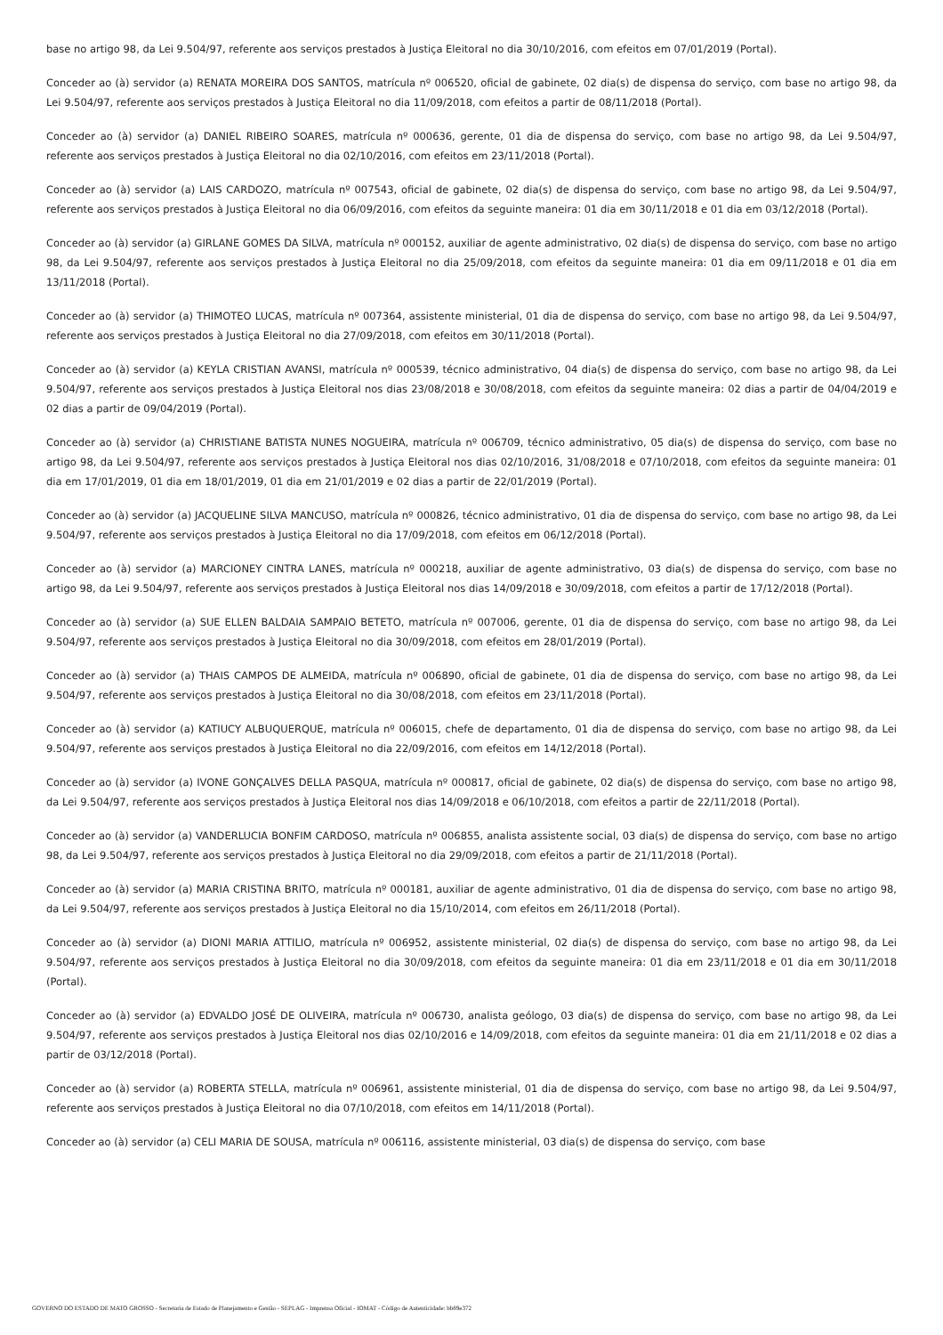base no artigo 98, da Lei 9.504/97, referente aos serviços prestados à Justiça Eleitoral no dia 30/10/2016, com efeitos em 07/01/2019 (Portal).
Conceder ao (à) servidor (a) RENATA MOREIRA DOS SANTOS, matrícula nº 006520, oficial de gabinete, 02 dia(s) de dispensa do serviço, com base no artigo 98, da Lei 9.504/97, referente aos serviços prestados à Justiça Eleitoral no dia 11/09/2018, com efeitos a partir de 08/11/2018 (Portal).
Conceder ao (à) servidor (a) DANIEL RIBEIRO SOARES, matrícula nº 000636, gerente, 01 dia de dispensa do serviço, com base no artigo 98, da Lei 9.504/97, referente aos serviços prestados à Justiça Eleitoral no dia 02/10/2016, com efeitos em 23/11/2018 (Portal).
Conceder ao (à) servidor (a) LAIS CARDOZO, matrícula nº 007543, oficial de gabinete, 02 dia(s) de dispensa do serviço, com base no artigo 98, da Lei 9.504/97, referente aos serviços prestados à Justiça Eleitoral no dia 06/09/2016, com efeitos da seguinte maneira: 01 dia em 30/11/2018 e 01 dia em 03/12/2018 (Portal).
Conceder ao (à) servidor (a) GIRLANE GOMES DA SILVA, matrícula nº 000152, auxiliar de agente administrativo, 02 dia(s) de dispensa do serviço, com base no artigo 98, da Lei 9.504/97, referente aos serviços prestados à Justiça Eleitoral no dia 25/09/2018, com efeitos da seguinte maneira: 01 dia em 09/11/2018 e 01 dia em 13/11/2018 (Portal).
Conceder ao (à) servidor (a) THIMOTEO LUCAS, matrícula nº 007364, assistente ministerial, 01 dia de dispensa do serviço, com base no artigo 98, da Lei 9.504/97, referente aos serviços prestados à Justiça Eleitoral no dia 27/09/2018, com efeitos em 30/11/2018 (Portal).
Conceder ao (à) servidor (a) KEYLA CRISTIAN AVANSI, matrícula nº 000539, técnico administrativo, 04 dia(s) de dispensa do serviço, com base no artigo 98, da Lei 9.504/97, referente aos serviços prestados à Justiça Eleitoral nos dias 23/08/2018 e 30/08/2018, com efeitos da seguinte maneira: 02 dias a partir de 04/04/2019 e 02 dias a partir de 09/04/2019 (Portal).
Conceder ao (à) servidor (a) CHRISTIANE BATISTA NUNES NOGUEIRA, matrícula nº 006709, técnico administrativo, 05 dia(s) de dispensa do serviço, com base no artigo 98, da Lei 9.504/97, referente aos serviços prestados à Justiça Eleitoral nos dias 02/10/2016, 31/08/2018 e 07/10/2018, com efeitos da seguinte maneira: 01 dia em 17/01/2019, 01 dia em 18/01/2019, 01 dia em 21/01/2019 e 02 dias a partir de 22/01/2019 (Portal).
Conceder ao (à) servidor (a) JACQUELINE SILVA MANCUSO, matrícula nº 000826, técnico administrativo, 01 dia de dispensa do serviço, com base no artigo 98, da Lei 9.504/97, referente aos serviços prestados à Justiça Eleitoral no dia 17/09/2018, com efeitos em 06/12/2018 (Portal).
Conceder ao (à) servidor (a) MARCIONEY CINTRA LANES, matrícula nº 000218, auxiliar de agente administrativo, 03 dia(s) de dispensa do serviço, com base no artigo 98, da Lei 9.504/97, referente aos serviços prestados à Justiça Eleitoral nos dias 14/09/2018 e 30/09/2018, com efeitos a partir de 17/12/2018 (Portal).
Conceder ao (à) servidor (a) SUE ELLEN BALDAIA SAMPAIO BETETO, matrícula nº 007006, gerente, 01 dia de dispensa do serviço, com base no artigo 98, da Lei 9.504/97, referente aos serviços prestados à Justiça Eleitoral no dia 30/09/2018, com efeitos em 28/01/2019 (Portal).
Conceder ao (à) servidor (a) THAIS CAMPOS DE ALMEIDA, matrícula nº 006890, oficial de gabinete, 01 dia de dispensa do serviço, com base no artigo 98, da Lei 9.504/97, referente aos serviços prestados à Justiça Eleitoral no dia 30/08/2018, com efeitos em 23/11/2018 (Portal).
Conceder ao (à) servidor (a) KATIUCY ALBUQUERQUE, matrícula nº 006015, chefe de departamento, 01 dia de dispensa do serviço, com base no artigo 98, da Lei 9.504/97, referente aos serviços prestados à Justiça Eleitoral no dia 22/09/2016, com efeitos em 14/12/2018 (Portal).
Conceder ao (à) servidor (a) IVONE GONÇALVES DELLA PASQUA, matrícula nº 000817, oficial de gabinete, 02 dia(s) de dispensa do serviço, com base no artigo 98, da Lei 9.504/97, referente aos serviços prestados à Justiça Eleitoral nos dias 14/09/2018 e 06/10/2018, com efeitos a partir de 22/11/2018 (Portal).
Conceder ao (à) servidor (a) VANDERLUCIA BONFIM CARDOSO, matrícula nº 006855, analista assistente social, 03 dia(s) de dispensa do serviço, com base no artigo 98, da Lei 9.504/97, referente aos serviços prestados à Justiça Eleitoral no dia 29/09/2018, com efeitos a partir de 21/11/2018 (Portal).
Conceder ao (à) servidor (a) MARIA CRISTINA BRITO, matrícula nº 000181, auxiliar de agente administrativo, 01 dia de dispensa do serviço, com base no artigo 98, da Lei 9.504/97, referente aos serviços prestados à Justiça Eleitoral no dia 15/10/2014, com efeitos em 26/11/2018 (Portal).
Conceder ao (à) servidor (a) DIONI MARIA ATTILIO, matrícula nº 006952, assistente ministerial, 02 dia(s) de dispensa do serviço, com base no artigo 98, da Lei 9.504/97, referente aos serviços prestados à Justiça Eleitoral no dia 30/09/2018, com efeitos da seguinte maneira: 01 dia em 23/11/2018 e 01 dia em 30/11/2018 (Portal).
Conceder ao (à) servidor (a) EDVALDO JOSÉ DE OLIVEIRA, matrícula nº 006730, analista geólogo, 03 dia(s) de dispensa do serviço, com base no artigo 98, da Lei 9.504/97, referente aos serviços prestados à Justiça Eleitoral nos dias 02/10/2016 e 14/09/2018, com efeitos da seguinte maneira: 01 dia em 21/11/2018 e 02 dias a partir de 03/12/2018 (Portal).
Conceder ao (à) servidor (a) ROBERTA STELLA, matrícula nº 006961, assistente ministerial, 01 dia de dispensa do serviço, com base no artigo 98, da Lei 9.504/97, referente aos serviços prestados à Justiça Eleitoral no dia 07/10/2018, com efeitos em 14/11/2018 (Portal).
Conceder ao (à) servidor (a) CELI MARIA DE SOUSA, matrícula nº 006116, assistente ministerial, 03 dia(s) de dispensa do serviço, com base
GOVERNO DO ESTADO DE MATO GROSSO - Secretaria de Estado de Planejamento e Gestão - SEPLAG - Imprensa Oficial - IOMAT - Código de Autenticidade: bb89e372